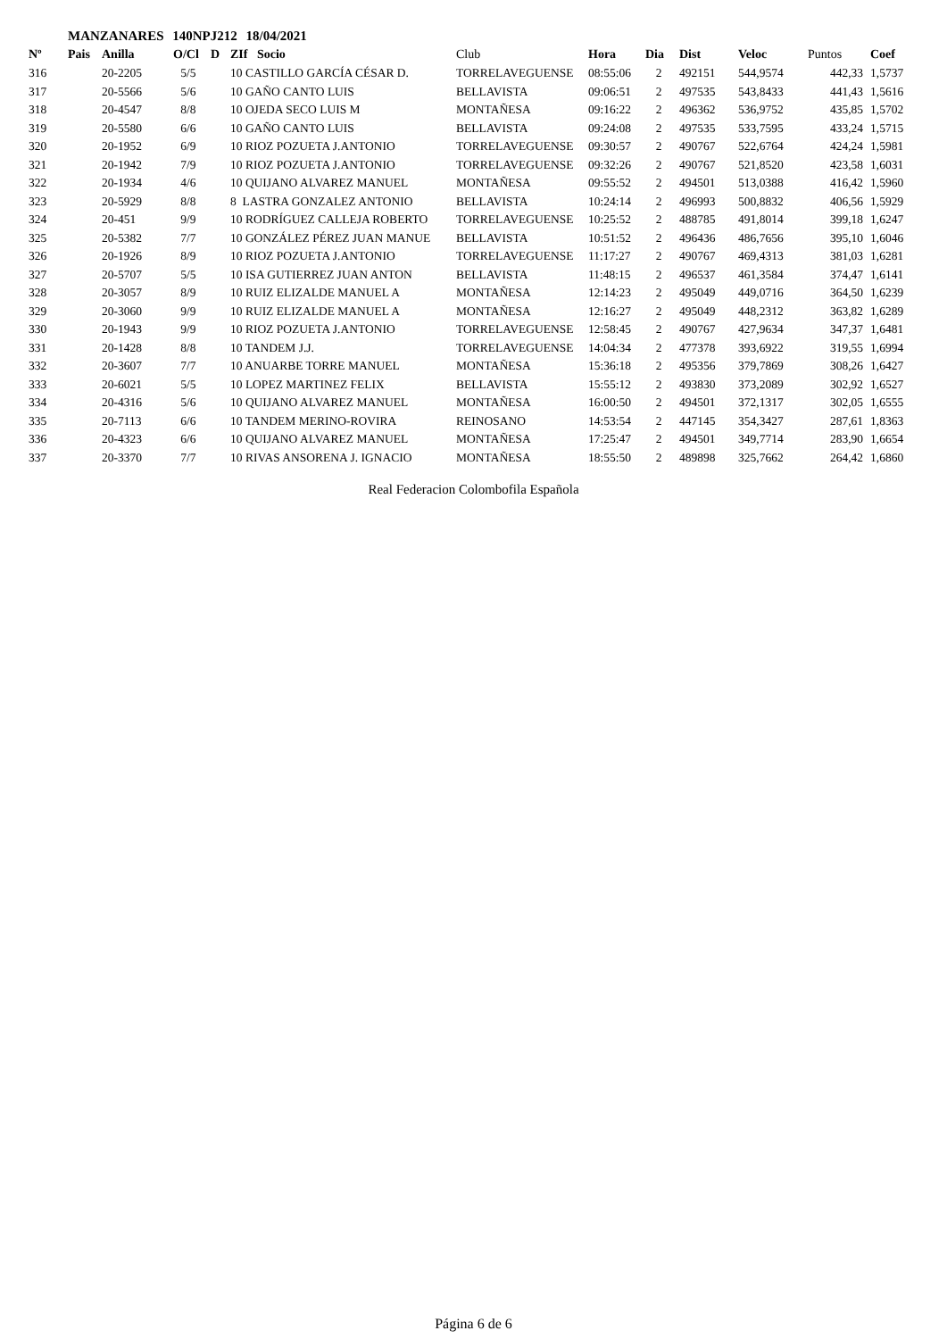MANZANARES 140NPJ212 18/04/2021
| Nº | Pais | Anilla | O/Cl | D | ZIf Socio | Club | Hora | Dia | Dist | Veloc | Puntos | Coef |
| --- | --- | --- | --- | --- | --- | --- | --- | --- | --- | --- | --- | --- |
| 316 | | 20-2205 | 5/5 | | 10 CASTILLO GARCÍA CÉSAR D. | TORRELAVEGUENSE | 08:55:06 | 2 | 492151 | 544,9574 | 442,33 | 1,5737 |
| 317 | | 20-5566 | 5/6 | | 10 GAÑO CANTO LUIS | BELLAVISTA | 09:06:51 | 2 | 497535 | 543,8433 | 441,43 | 1,5616 |
| 318 | | 20-4547 | 8/8 | | 10 OJEDA SECO LUIS M | MONTAÑESA | 09:16:22 | 2 | 496362 | 536,9752 | 435,85 | 1,5702 |
| 319 | | 20-5580 | 6/6 | | 10 GAÑO CANTO LUIS | BELLAVISTA | 09:24:08 | 2 | 497535 | 533,7595 | 433,24 | 1,5715 |
| 320 | | 20-1952 | 6/9 | | 10 RIOZ POZUETA J.ANTONIO | TORRELAVEGUENSE | 09:30:57 | 2 | 490767 | 522,6764 | 424,24 | 1,5981 |
| 321 | | 20-1942 | 7/9 | | 10 RIOZ POZUETA J.ANTONIO | TORRELAVEGUENSE | 09:32:26 | 2 | 490767 | 521,8520 | 423,58 | 1,6031 |
| 322 | | 20-1934 | 4/6 | | 10 QUIJANO ALVAREZ MANUEL | MONTAÑESA | 09:55:52 | 2 | 494501 | 513,0388 | 416,42 | 1,5960 |
| 323 | | 20-5929 | 8/8 | | 8 LASTRA GONZALEZ ANTONIO | BELLAVISTA | 10:24:14 | 2 | 496993 | 500,8832 | 406,56 | 1,5929 |
| 324 | | 20-451 | 9/9 | | 10 RODRÍGUEZ CALLEJA ROBERTO | TORRELAVEGUENSE | 10:25:52 | 2 | 488785 | 491,8014 | 399,18 | 1,6247 |
| 325 | | 20-5382 | 7/7 | | 10 GONZÁLEZ PÉREZ JUAN MANUE | BELLAVISTA | 10:51:52 | 2 | 496436 | 486,7656 | 395,10 | 1,6046 |
| 326 | | 20-1926 | 8/9 | | 10 RIOZ POZUETA J.ANTONIO | TORRELAVEGUENSE | 11:17:27 | 2 | 490767 | 469,4313 | 381,03 | 1,6281 |
| 327 | | 20-5707 | 5/5 | | 10 ISA GUTIERREZ JUAN ANTON | BELLAVISTA | 11:48:15 | 2 | 496537 | 461,3584 | 374,47 | 1,6141 |
| 328 | | 20-3057 | 8/9 | | 10 RUIZ ELIZALDE MANUEL A | MONTAÑESA | 12:14:23 | 2 | 495049 | 449,0716 | 364,50 | 1,6239 |
| 329 | | 20-3060 | 9/9 | | 10 RUIZ ELIZALDE MANUEL A | MONTAÑESA | 12:16:27 | 2 | 495049 | 448,2312 | 363,82 | 1,6289 |
| 330 | | 20-1943 | 9/9 | | 10 RIOZ POZUETA J.ANTONIO | TORRELAVEGUENSE | 12:58:45 | 2 | 490767 | 427,9634 | 347,37 | 1,6481 |
| 331 | | 20-1428 | 8/8 | | 10 TANDEM J.J. | TORRELAVEGUENSE | 14:04:34 | 2 | 477378 | 393,6922 | 319,55 | 1,6994 |
| 332 | | 20-3607 | 7/7 | | 10 ANUARBE TORRE MANUEL | MONTAÑESA | 15:36:18 | 2 | 495356 | 379,7869 | 308,26 | 1,6427 |
| 333 | | 20-6021 | 5/5 | | 10 LOPEZ MARTINEZ FELIX | BELLAVISTA | 15:55:12 | 2 | 493830 | 373,2089 | 302,92 | 1,6527 |
| 334 | | 20-4316 | 5/6 | | 10 QUIJANO ALVAREZ MANUEL | MONTAÑESA | 16:00:50 | 2 | 494501 | 372,1317 | 302,05 | 1,6555 |
| 335 | | 20-7113 | 6/6 | | 10 TANDEM MERINO-ROVIRA | REINOSANO | 14:53:54 | 2 | 447145 | 354,3427 | 287,61 | 1,8363 |
| 336 | | 20-4323 | 6/6 | | 10 QUIJANO ALVAREZ MANUEL | MONTAÑESA | 17:25:47 | 2 | 494501 | 349,7714 | 283,90 | 1,6654 |
| 337 | | 20-3370 | 7/7 | | 10 RIVAS ANSORENA J. IGNACIO | MONTAÑESA | 18:55:50 | 2 | 489898 | 325,7662 | 264,42 | 1,6860 |
Real Federacion Colombofila Española
Página 6 de 6